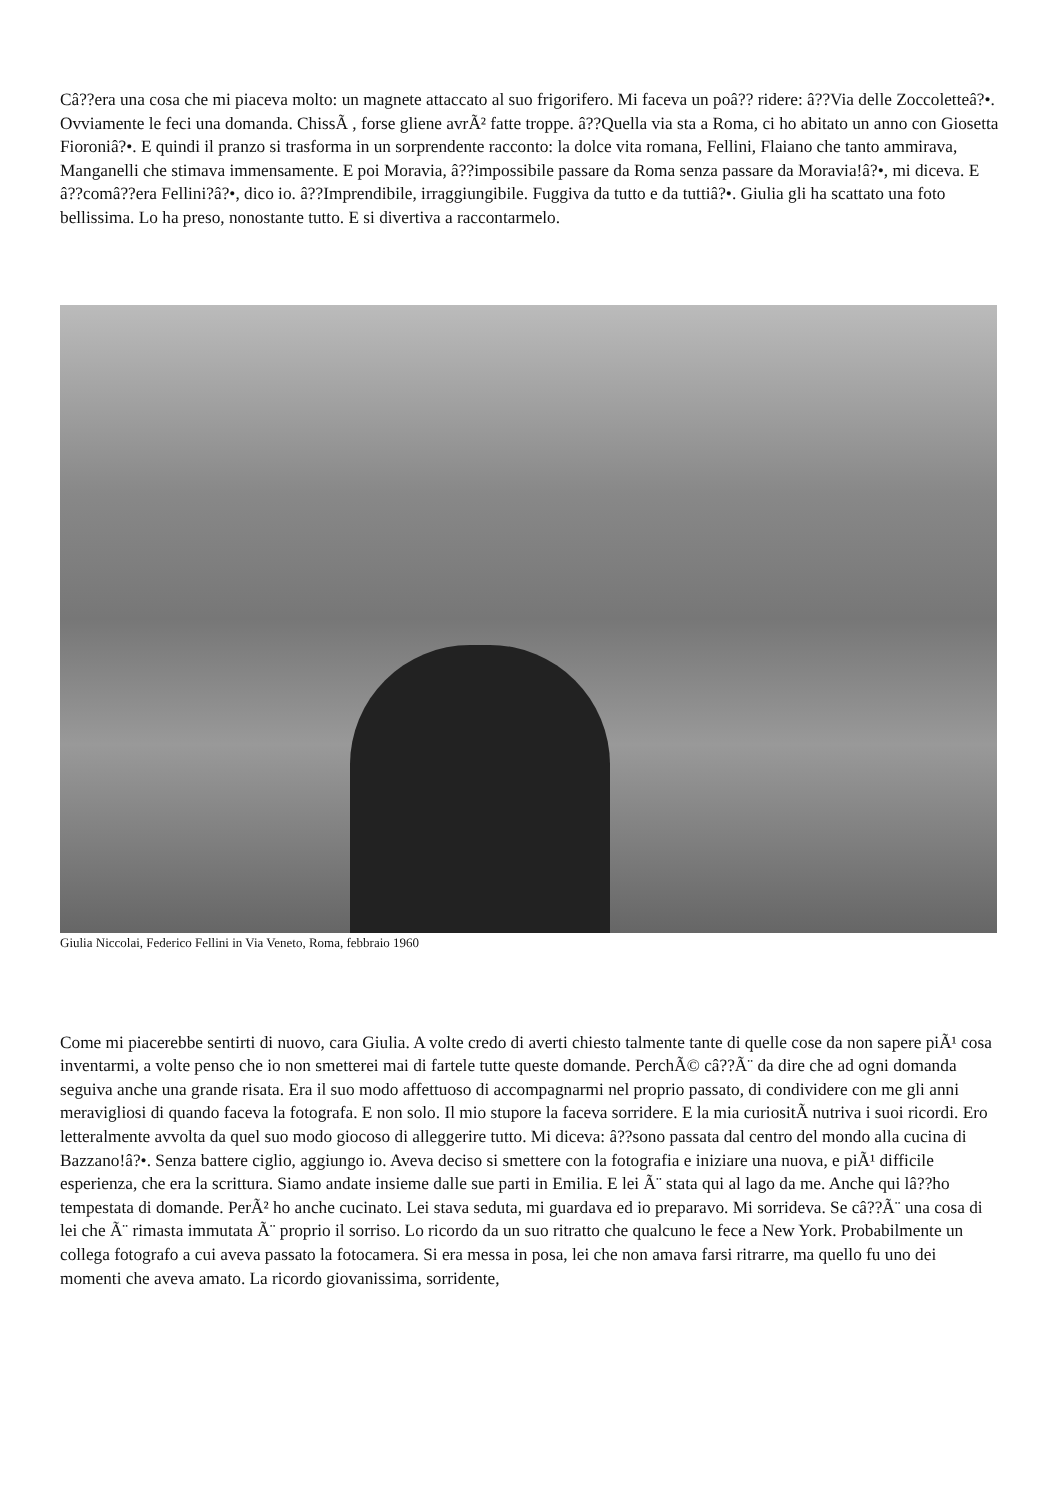Câ??era una cosa che mi piaceva molto: un magnete attaccato al suo frigorifero. Mi faceva un poâ?? ridere: â??Via delle Zoccoletteâ?•. Ovviamente le feci una domanda. ChissÃ , forse gliene avrÃ² fatte troppe. â??Quella via sta a Roma, ci ho abitato un anno con Giosetta Fioroniâ?•. E quindi il pranzo si trasforma in un sorprendente racconto: la dolce vita romana, Fellini, Flaiano che tanto ammirava, Manganelli che stimava immensamente. E poi Moravia, â??impossibile passare da Roma senza passare da Moravia!â?•, mi diceva. E â??comâ??era Fellini?â?•, dico io. â??Imprendibile, irraggiungibile. Fuggiva da tutto e da tuttiâ?•. Giulia gli ha scattato una foto bellissima. Lo ha preso, nonostante tutto. E si divertiva a raccontarmelo.
Giulia Niccolai, Federico Fellini in Via Veneto, Roma, febbraio 1960
Come mi piacerebbe sentirti di nuovo, cara Giulia. A volte credo di averti chiesto talmente tante di quelle cose da non sapere piÃ¹ cosa inventarmi, a volte penso che io non smetterei mai di fartele tutte queste domande. PerchÃ© câ??Ã¨ da dire che ad ogni domanda seguiva anche una grande risata. Era il suo modo affettuoso di accompagnarmi nel proprio passato, di condividere con me gli anni meravigliosi di quando faceva la fotografa. E non solo. Il mio stupore la faceva sorridere. E la mia curiositÃ nutriva i suoi ricordi. Ero letteralmente avvolta da quel suo modo giocoso di alleggerire tutto. Mi diceva: â??sono passata dal centro del mondo alla cucina di Bazzano!â?•. Senza battere ciglio, aggiungo io. Aveva deciso si smettere con la fotografia e iniziare una nuova, e piÃ¹ difficile esperienza, che era la scrittura. Siamo andate insieme dalle sue parti in Emilia. E lei Ã¨ stata qui al lago da me. Anche qui lâ??ho tempestata di domande. PerÃ² ho anche cucinato. Lei stava seduta, mi guardava ed io preparavo. Mi sorrideva. Se câ??Ã¨ una cosa di lei che Ã¨ rimasta immutata Ã¨ proprio il sorriso. Lo ricordo da un suo ritratto che qualcuno le fece a New York. Probabilmente un collega fotografo a cui aveva passato la fotocamera. Si era messa in posa, lei che non amava farsi ritrarre, ma quello fu uno dei momenti che aveva amato. La ricordo giovanissima, sorridente,